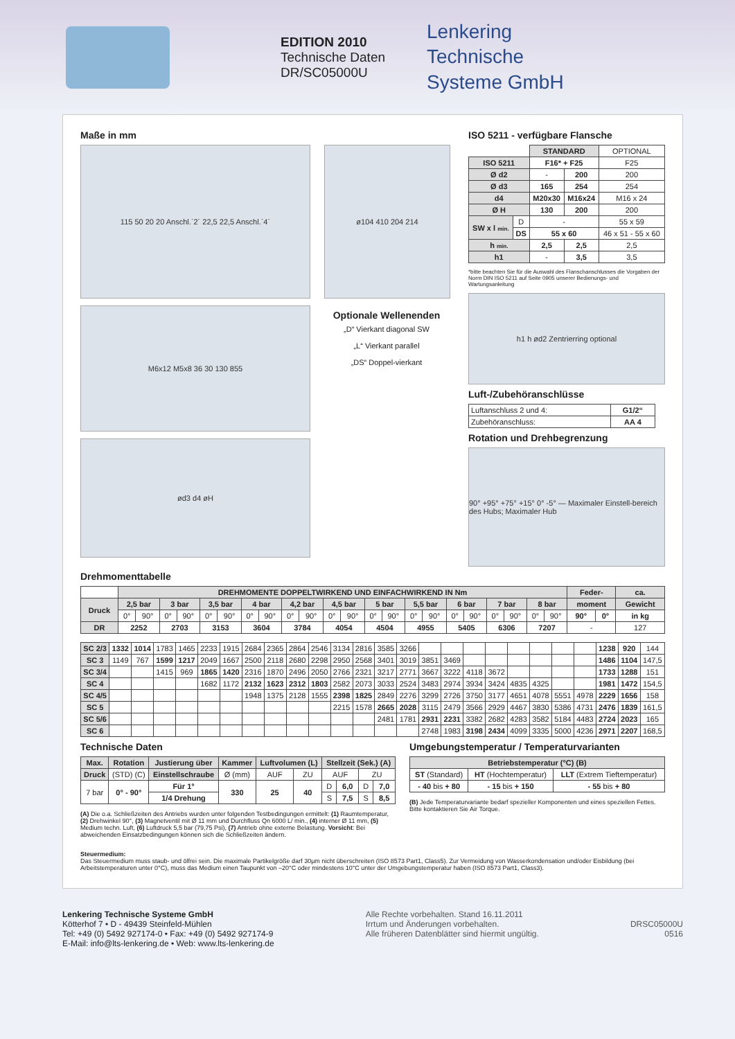EDITION 2010
Technische Daten
DR/SC05000U
Lenkering
Technische
Systeme GmbH
Maße in mm
115 50 20 20 Anschl.`2´ 22,5 22,5 Anschl.`4´ ø104 410 204 214
M6x12 M5x8 36 30 130 855
Optionale Wellenenden
„D“ Vierkant diagonal SW
„L“ Vierkant parallel
„DS“ Doppel-vierkant
ød3 d4 øH
ISO 5211 - verfügbare Flansche
| | | STANDARD | | OPTIONAL |
| ISO 5211 | | F16* + F25 | | F25 |
| Ø d2 | | - | 200 | 200 |
| Ø d3 | | 165 | 254 | 254 |
| d4 | | M20x30 | M16x24 | M16 x 24 |
| Ø H | | 130 | 200 | 200 |
| SW x l min. | D | - | | 55 x 59 |
| | DS | 55 x 60 | | 46 x 51 - 55 x 60 |
| h min. | | 2,5 | 2,5 | 2,5 |
| h1 | | - | 3,5 | 3,5 |
*bitte beachten Sie für die Auswahl des Flanschanschlusses die Vorgaben der Norm DIN ISO 5211 auf Seite 0905 unserer Bedienungs- und Wartungsanleitung
h1 h ød2 Zentrierring optional
Luft-/Zubehöranschlüsse
| Luftanschluss 2 und 4: | G1/2“ |
| Zubehöranschluss: | AA 4 |
Rotation und Drehbegrenzung
90° +95° +75° +15° 0° -5° — Maximaler Einstell-bereich des Hubs; Maximaler Hub
Drehmomenttabelle
| | DREHMOMENTE DOPPELTWIRKEND UND EINFACHWIRKEND IN Nm | | | | | | | | | | | | | | | | | | | | | | Feder- | | ca. |
| Druck | 2,5 bar | | 3 bar | | 3,5 bar | | 4 bar | | 4,2 bar | | 4,5 bar | | 5 bar | | 5,5 bar | | 6 bar | | 7 bar | | 8 bar | | moment | | Gewicht |
| | 0° | 90° | 0° | 90° | 0° | 90° | 0° | 90° | 0° | 90° | 0° | 90° | 0° | 90° | 0° | 90° | 0° | 90° | 0° | 90° | 0° | 90° | 90° | 0° | in kg |
| DR | 2252 | | 2703 | | 3153 | | 3604 | | 3784 | | 4054 | | 4504 | | 4955 | | 5405 | | 6306 | | 7207 | | - | | 127 |
| SC 2/3 | 1332 | 1014 | 1783 | 1465 | 2233 | 1915 | 2684 | 2365 | 2864 | 2546 | 3134 | 2816 | 3585 | 3266 | | | | | | | | | 1238 | 920 | 144 |
| SC 3 | 1149 | 767 | 1599 | 1217 | 2049 | 1667 | 2500 | 2118 | 2680 | 2298 | 2950 | 2568 | 3401 | 3019 | 3851 | 3469 | | | | | | | 1486 | 1104 | 147,5 |
| SC 3/4 | | | 1415 | 969 | 1865 | 1420 | 2316 | 1870 | 2496 | 2050 | 2766 | 2321 | 3217 | 2771 | 3667 | 3222 | 4118 | 3672 | | | | | 1733 | 1288 | 151 |
| SC 4 | | | | | 1682 | 1172 | 2132 | 1623 | 2312 | 1803 | 2582 | 2073 | 3033 | 2524 | 3483 | 2974 | 3934 | 3424 | 4835 | 4325 | | | 1981 | 1472 | 154,5 |
| SC 4/5 | | | | | | | 1948 | 1375 | 2128 | 1555 | 2398 | 1825 | 2849 | 2276 | 3299 | 2726 | 3750 | 3177 | 4651 | 4078 | 5551 | 4978 | 2229 | 1656 | 158 |
| SC 5 | | | | | | | | | | | 2215 | 1578 | 2665 | 2028 | 3115 | 2479 | 3566 | 2929 | 4467 | 3830 | 5386 | 4731 | 2476 | 1839 | 161,5 |
| SC 5/6 | | | | | | | | | | | | | 2481 | 1781 | 2931 | 2231 | 3382 | 2682 | 4283 | 3582 | 5184 | 4483 | 2724 | 2023 | 165 |
| SC 6 | | | | | | | | | | | | | | | 2748 | 1983 | 3198 | 2434 | 4099 | 3335 | 5000 | 4236 | 2971 | 2207 | 168,5 |
Technische Daten
| Max. | Rotation | Justierung über | Kammer | Luftvolumen (L) | | Stellzeit (Sek.) (A) | | | |
| --- | --- | --- | --- | --- | --- | --- | --- | --- | --- |
| Druck | (STD) (C) | Einstellschraube | Ø (mm) | AUF | ZU | AUF | | ZU | |
| 7 bar | 0° - 90° | Für 1° | 330 | 25 | 40 | D | 6,0 | D | 7,0 |
| | | 1/4 Drehung | | | | S | 7,5 | S | 8,5 |
(A) Die o.a. Schließzeiten des Antriebs wurden unter folgenden Testbedingungen ermittelt: (1) Raumtemperatur, (2) Drehwinkel 90°, (3) Magnetventil mit Ø 11 mm und Durchfluss Qn 6000 L/ min., (4) interner Ø 11 mm, (5) Medium techn. Luft, (6) Luftdruck 5,5 bar (79,75 Psi), (7) Antrieb ohne externe Belastung. Vorsicht: Bei abweichenden Einsatzbedingungen können sich die Schließzeiten ändern.
Umgebungstemperatur / Temperaturvarianten
| Betriebstemperatur (°C) (B) | | |
| --- | --- | --- |
| ST (Standard) | HT (Hochtemperatur) | LLT (Extrem Tieftemperatur) |
| - 40 bis + 80 | - 15 bis + 150 | - 55 bis + 80 |
(B) Jede Temperaturvariante bedarf spezieller Komponenten und eines speziellen Fettes. Bitte kontaktieren Sie Air Torque.
Steuermedium:
Das Steuermedium muss staub- und ölfrei sein. Die maximale Partikelgröße darf 30µm nicht überschreiten (ISO 8573 Part1, Class5). Zur Vermeidung von Wasserkondensation und/oder Eisbildung (bei Arbeitstemperaturen unter 0°C), muss das Medium einen Taupunkt von –20°C oder mindestens 10°C unter der Umgebungstemperatur haben (ISO 8573 Part1, Class3).
Lenkering Technische Systeme GmbH
Kötterhof 7 • D - 49439 Steinfeld-Mühlen
Tel: +49 (0) 5492 927174-0 • Fax: +49 (0) 5492 927174-9
E-Mail: info@lts-lenkering.de • Web: www.lts-lenkering.de
Alle Rechte vorbehalten. Stand 16.11.2011
Irrtum und Änderungen vorbehalten.
Alle früheren Datenblätter sind hiermit ungültig.
DRSC05000U
0516